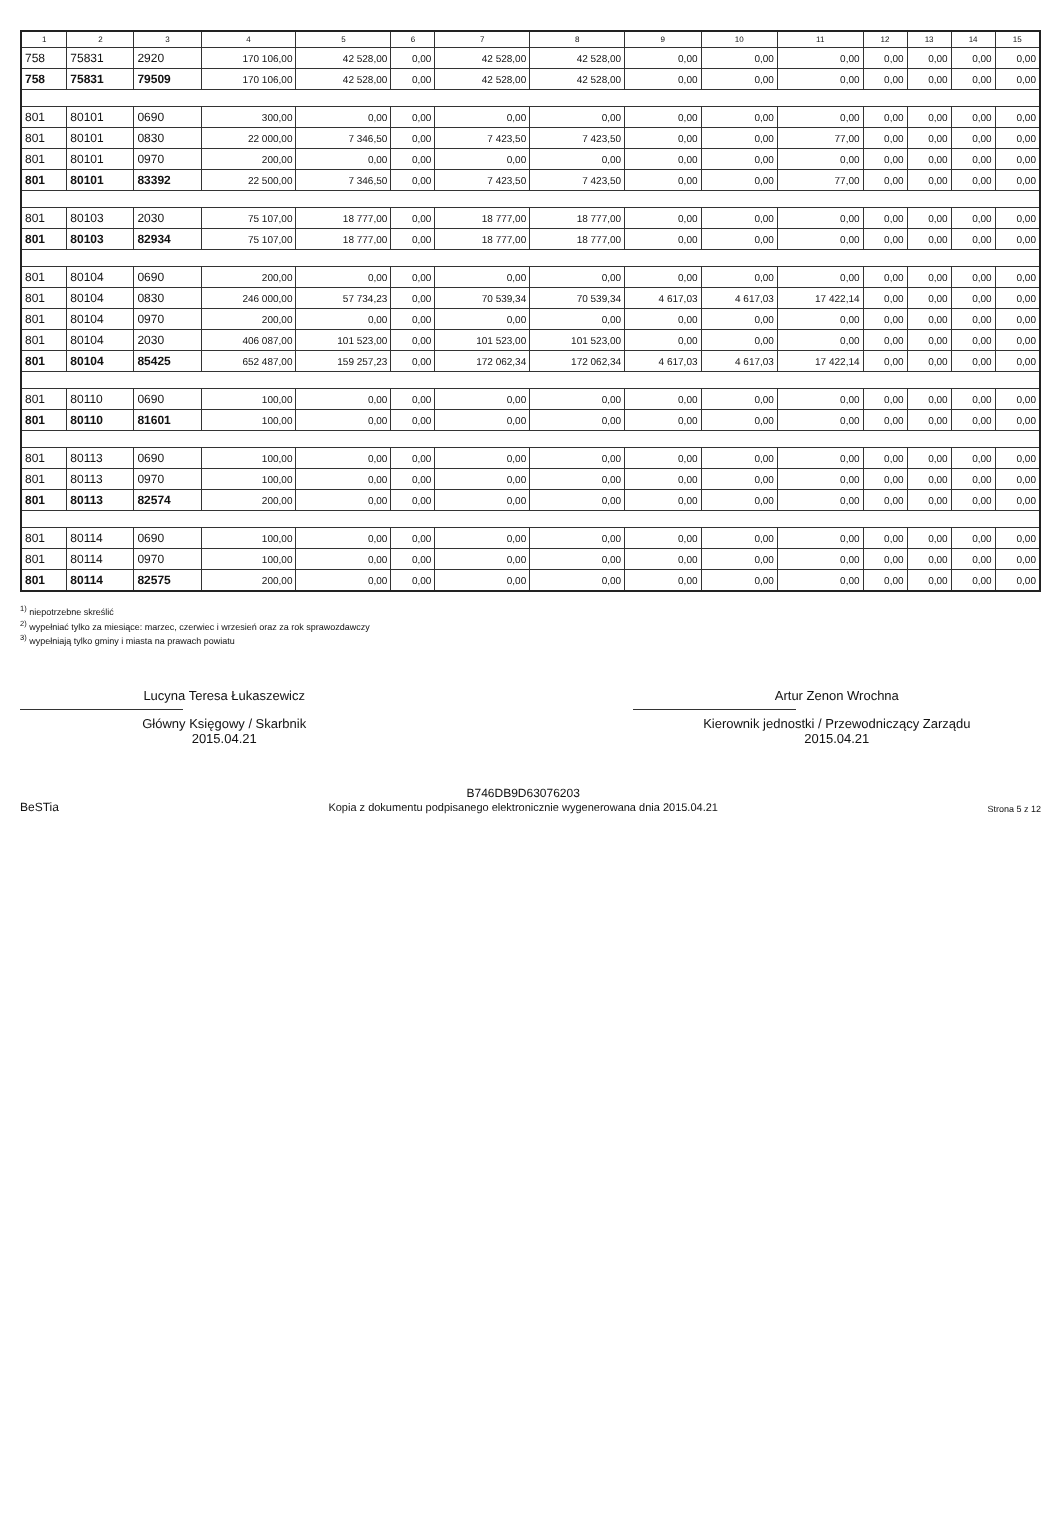| 1 | 2 | 3 | 4 | 5 | 6 | 7 | 8 | 9 | 10 | 11 | 12 | 13 | 14 | 15 |
| --- | --- | --- | --- | --- | --- | --- | --- | --- | --- | --- | --- | --- | --- | --- |
| 758 | 75831 | 2920 | 170 106,00 | 42 528,00 | 0,00 | 42 528,00 | 42 528,00 | 0,00 | 0,00 | 0,00 | 0,00 | 0,00 | 0,00 | 0,00 |
| 758 | 75831 | 79509 | 170 106,00 | 42 528,00 | 0,00 | 42 528,00 | 42 528,00 | 0,00 | 0,00 | 0,00 | 0,00 | 0,00 | 0,00 | 0,00 |
| 801 | 80101 | 0690 | 300,00 | 0,00 | 0,00 | 0,00 | 0,00 | 0,00 | 0,00 | 0,00 | 0,00 | 0,00 | 0,00 | 0,00 |
| 801 | 80101 | 0830 | 22 000,00 | 7 346,50 | 0,00 | 7 423,50 | 7 423,50 | 0,00 | 0,00 | 77,00 | 0,00 | 0,00 | 0,00 | 0,00 |
| 801 | 80101 | 0970 | 200,00 | 0,00 | 0,00 | 0,00 | 0,00 | 0,00 | 0,00 | 0,00 | 0,00 | 0,00 | 0,00 | 0,00 |
| 801 | 80101 | 83392 | 22 500,00 | 7 346,50 | 0,00 | 7 423,50 | 7 423,50 | 0,00 | 0,00 | 77,00 | 0,00 | 0,00 | 0,00 | 0,00 |
| 801 | 80103 | 2030 | 75 107,00 | 18 777,00 | 0,00 | 18 777,00 | 18 777,00 | 0,00 | 0,00 | 0,00 | 0,00 | 0,00 | 0,00 | 0,00 |
| 801 | 80103 | 82934 | 75 107,00 | 18 777,00 | 0,00 | 18 777,00 | 18 777,00 | 0,00 | 0,00 | 0,00 | 0,00 | 0,00 | 0,00 | 0,00 |
| 801 | 80104 | 0690 | 200,00 | 0,00 | 0,00 | 0,00 | 0,00 | 0,00 | 0,00 | 0,00 | 0,00 | 0,00 | 0,00 | 0,00 |
| 801 | 80104 | 0830 | 246 000,00 | 57 734,23 | 0,00 | 70 539,34 | 70 539,34 | 4 617,03 | 4 617,03 | 17 422,14 | 0,00 | 0,00 | 0,00 | 0,00 |
| 801 | 80104 | 0970 | 200,00 | 0,00 | 0,00 | 0,00 | 0,00 | 0,00 | 0,00 | 0,00 | 0,00 | 0,00 | 0,00 | 0,00 |
| 801 | 80104 | 2030 | 406 087,00 | 101 523,00 | 0,00 | 101 523,00 | 101 523,00 | 0,00 | 0,00 | 0,00 | 0,00 | 0,00 | 0,00 | 0,00 |
| 801 | 80104 | 85425 | 652 487,00 | 159 257,23 | 0,00 | 172 062,34 | 172 062,34 | 4 617,03 | 4 617,03 | 17 422,14 | 0,00 | 0,00 | 0,00 | 0,00 |
| 801 | 80110 | 0690 | 100,00 | 0,00 | 0,00 | 0,00 | 0,00 | 0,00 | 0,00 | 0,00 | 0,00 | 0,00 | 0,00 | 0,00 |
| 801 | 80110 | 81601 | 100,00 | 0,00 | 0,00 | 0,00 | 0,00 | 0,00 | 0,00 | 0,00 | 0,00 | 0,00 | 0,00 | 0,00 |
| 801 | 80113 | 0690 | 100,00 | 0,00 | 0,00 | 0,00 | 0,00 | 0,00 | 0,00 | 0,00 | 0,00 | 0,00 | 0,00 | 0,00 |
| 801 | 80113 | 0970 | 100,00 | 0,00 | 0,00 | 0,00 | 0,00 | 0,00 | 0,00 | 0,00 | 0,00 | 0,00 | 0,00 | 0,00 |
| 801 | 80113 | 82574 | 200,00 | 0,00 | 0,00 | 0,00 | 0,00 | 0,00 | 0,00 | 0,00 | 0,00 | 0,00 | 0,00 | 0,00 |
| 801 | 80114 | 0690 | 100,00 | 0,00 | 0,00 | 0,00 | 0,00 | 0,00 | 0,00 | 0,00 | 0,00 | 0,00 | 0,00 | 0,00 |
| 801 | 80114 | 0970 | 100,00 | 0,00 | 0,00 | 0,00 | 0,00 | 0,00 | 0,00 | 0,00 | 0,00 | 0,00 | 0,00 | 0,00 |
| 801 | 80114 | 82575 | 200,00 | 0,00 | 0,00 | 0,00 | 0,00 | 0,00 | 0,00 | 0,00 | 0,00 | 0,00 | 0,00 | 0,00 |
<sup>1)</sup> niepotrzebne skreślić
<sup>2)</sup> wypełniać tylko za miesiące: marzec, czerwiec i wrzesień oraz za rok sprawozdawczy
<sup>3)</sup> wypełniają tylko gminy i miasta na prawach powiatu
Lucyna Teresa Łukaszewicz
Główny Księgowy / Skarbnik
2015.04.21
Artur Zenon Wrochna
Kierownik jednostki / Przewodniczący Zarządu
2015.04.21
BeSTia
B746DB9D63076203
Kopia z dokumentu podpisanego elektronicznie wygenerowana dnia 2015.04.21
Strona 5 z 12